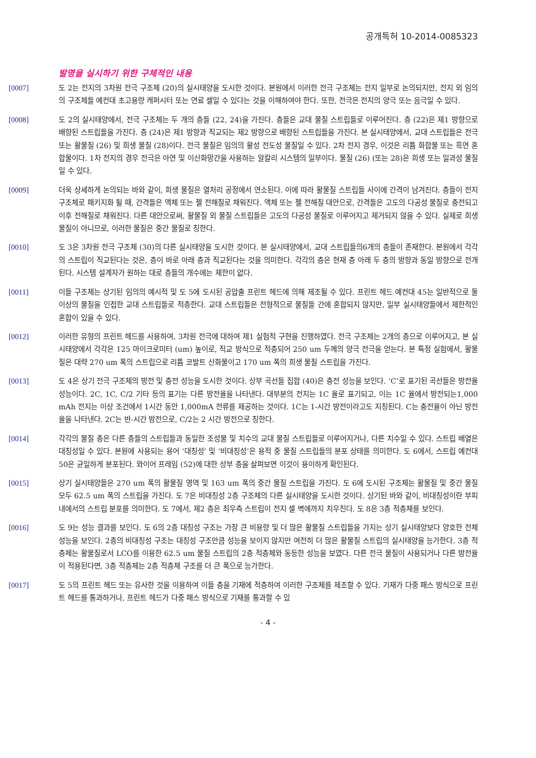공개특허 10-2014-0085323
발명을 실시하기 위한 구체적인 내용
[0007] 도 2는 전지의 3차원 전극 구조체 (20)의 실시태양을 도시한 것이다. 본원에서 이러한 전극 구조체는 전지 일부로 논의되지만, 전지 외 임의의 구조체들 예컨대 초고용량 캐퍼시터 또는 연료 셀일 수 있다는 것을 이해하여야 한다. 또한, 전극은 전지의 양극 또는 음극일 수 있다.
[0008] 도 2의 실시태양에서, 전극 구조체는 두 개의 층들 (22, 24)을 가진다. 층들은 교대 물질 스트립들로 이루어진다. 층 (22)은 제1 방향으로 배향된 스트립들을 가진다. 층 (24)은 제1 방향과 직교되는 제2 방향으로 배향된 스트립들을 가진다. 본 실시태양에서, 교대 스트립들은 전극 또는 활물질 (26) 및 희생 물질 (28)이다. 전극 물질은 임의의 활성 전도성 물질일 수 있다. 2차 전지 경우, 이것은 리튬 화합물 또는 흑연 혼합물이다. 1차 전지의 경우 전극은 아연 및 이산화망간을 사용하는 알칼리 시스템의 일부이다. 물질 (26) (또는 28)은 희생 또는 일과성 물질일 수 있다.
[0009] 더욱 상세하게 논의되는 바와 같이, 희생 물질은 열처리 공정에서 연소된다. 이에 따라 활물질 스트립들 사이에 간격이 남겨진다. 층들이 전지 구조체로 패키지화 될 때, 간격들은 액체 또는 젤 전해질로 채워진다. 액체 또는 젤 전해질 대안으로, 간격들은 고도의 다공성 물질로 충전되고 이후 전해질로 채워진다. 다른 대안으로써, 활물질 외 물질 스트립들은 고도의 다공성 물질로 이루어지고 제거되지 않을 수 있다. 실제로 희생 물질이 아니므로, 이러한 물질은 중간 물질로 칭한다.
[0010] 도 3은 3차원 전극 구조체 (30)의 다른 실시태양을 도시한 것이다. 본 실시태양에서, 교대 스트립들의6개의 층들이 존재한다. 본원에서 각각의 스트립이 직교된다는 것은, 층이 바로 아래 층과 직교된다는 것을 의미한다. 각각의 층은 현재 층 아래 두 층의 방향과 동일 방향으로 전개된다. 시스템 설계자가 원하는 대로 층들의 개수에는 제한이 없다.
[0011] 이들 구조체는 상기된 임의의 예시적 및 도 5에 도시된 공압출 프린트 헤드에 의해 제조될 수 있다. 프린트 헤드 예컨대 45는 일반적으로 둘 이상의 물질을 인접한 교대 스트립들로 적층한다. 교대 스트립들은 전형적으로 물질들 간에 혼합되지 않지만, 일부 실시태양들에서 제한적인 혼합이 있을 수 있다.
[0012] 이러한 유형의 프린트 헤드를 사용하여, 3차원 전극에 대하여 제1 실험적 구현을 진행하였다. 전극 구조체는 2개의 층으로 이루어지고, 본 실시태양에서 각각은 125 마이크로미터 (um) 높이로, 직교 방식으로 적층되어 250 um 두께의 양극 전극을 얻는다. 본 특정 실험에서, 활물질은 대략 270 um 폭의 스트립으로 리튬 코발트 산화물이고 170 um 폭의 희생 물질 스트립을 가진다.
[0013] 도 4은 상기 전극 구조체의 방전 및 충전 성능을 도시한 것이다. 상부 곡선들 집합 (40)은 충전 성능을 보인다. ‘C’로 표기된 곡선들은 방전율 성능이다. 2C, 1C, C/2 기타 등의 표기는 다른 방전율을 나타낸다. 대부분의 전지는 1C 율로 표기되고, 이는 1C 율에서 방전되는1,000 mAh 전지는 이상 조건에서 1시간 동안 1,000mA 전류를 제공하는 것이다. 1C는 1-시간 방전이라고도 지칭된다. C는 충전율이 아닌 방전율을 나타낸다. 2C는 반-시간 방전으로, C/2는 2 시간 방전으로 칭한다.
[0014] 각각의 물질 층은 다른 층들의 스트립들과 동일한 조성물 및 치수의 교대 물질 스트립들로 이루어지거나, 다른 치수일 수 있다. 스트립 배열은 대칭성일 수 있다. 본원에 사용되는 용어 ‘대칭성’ 및 ‘비대칭성’은 용적 중 물질 스트립들의 분포 상태를 의미한다. 도 6에서, 스트립 예컨대 50은 균일하게 분포된다. 와이어 프레임 (52)에 대한 상부 층을 살펴보면 이것이 용이하게 확인된다.
[0015] 상기 실시태양들은 270 um 폭의 활물질 영역 및 163 um 폭의 중간 물질 스트립을 가진다. 도 6에 도시된 구조체는 활물질 및 중간 물질 모두 62.5 um 폭의 스트립을 가진다. 도 7은 비대칭성 2층 구조체의 다른 실시태양을 도시한 것이다. 상기된 바와 같이, 비대칭성이란 부피 내에서의 스트립 분포를 의미한다. 도 7에서, 제2 층은 최우측 스트립이 전지 셀 벽에까지 치우친다. 도 8은 3층 적층체를 보인다.
[0016] 도 9는 성능 결과를 보인다. 도 6의 2층 대칭성 구조는 가장 큰 비용량 및 더 많은 활물질 스트립들을 가지는 상기 실시태양보다 양호한 전체 성능을 보인다. 2층의 비대칭성 구조는 대칭성 구조만큼 성능을 보이지 않지만 여전히 더 많은 활물질 스트립의 실시태양을 능가한다. 3층 적층체는 활물질로서 LCO를 이용한 62.5 um 물질 스트립의 2층 적층체와 동등한 성능을 보였다. 다른 전극 물질이 사용되거나 다른 방전율이 적용된다면, 3층 적층체는 2층 적층체 구조를 더 큰 폭으로 능가한다.
[0017] 도 5의 프린트 헤드 또는 유사한 것을 이용하여 이들 층을 기재에 적층하여 이러한 구조체를 제조할 수 있다. 기재가 다중 패스 방식으로 프린트 헤드를 통과하거나, 프린트 헤드가 다중 패스 방식으로 기재를 통과할 수 있
- 4 -